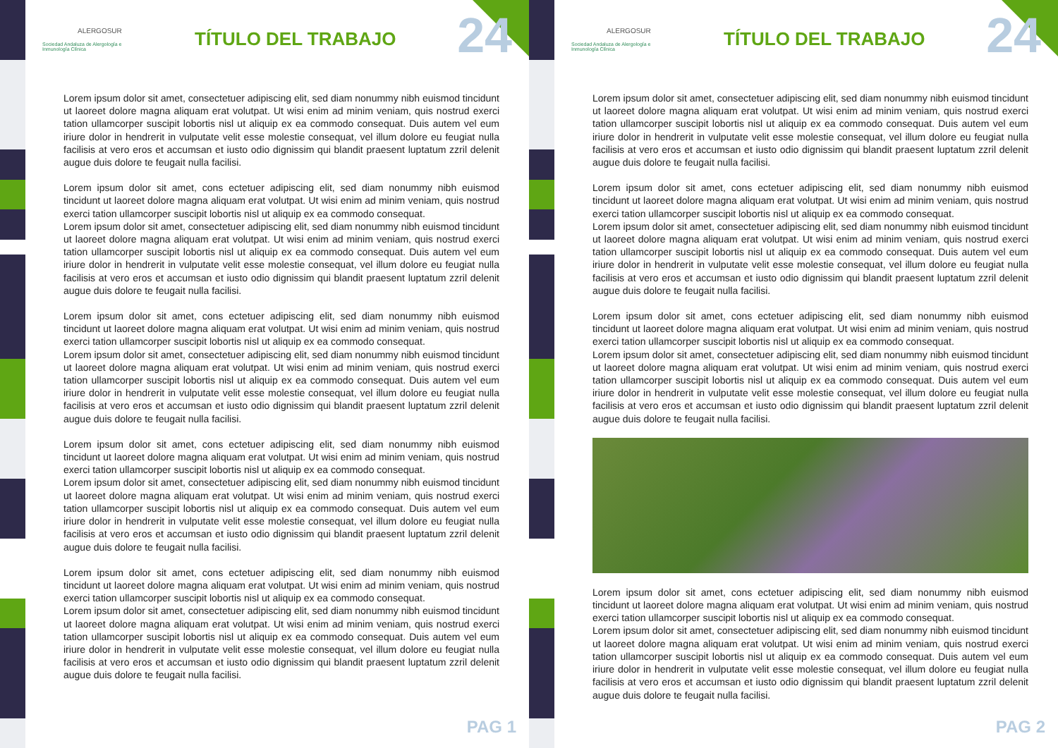24
ALERGOSUR
Sociedad Andaluza de Alergología e Inmunología Clínica
TÍTULO DEL TRABAJO
Lorem ipsum dolor sit amet, consectetuer adipiscing elit, sed diam nonummy nibh euismod tincidunt ut laoreet dolore magna aliquam erat volutpat. Ut wisi enim ad minim veniam, quis nostrud exerci tation ullamcorper suscipit lobortis nisl ut aliquip ex ea commodo consequat. Duis autem vel eum iriure dolor in hendrerit in vulputate velit esse molestie consequat, vel illum dolore eu feugiat nulla facilisis at vero eros et accumsan et iusto odio dignissim qui blandit praesent luptatum zzril delenit augue duis dolore te feugait nulla facilisi.
Lorem ipsum dolor sit amet, cons ectetuer adipiscing elit, sed diam nonummy nibh euismod tincidunt ut laoreet dolore magna aliquam erat volutpat. Ut wisi enim ad minim veniam, quis nostrud exerci tation ullamcorper suscipit lobortis nisl ut aliquip ex ea commodo consequat.
Lorem ipsum dolor sit amet, consectetuer adipiscing elit, sed diam nonummy nibh euismod tincidunt ut laoreet dolore magna aliquam erat volutpat. Ut wisi enim ad minim veniam, quis nostrud exerci tation ullamcorper suscipit lobortis nisl ut aliquip ex ea commodo consequat. Duis autem vel eum iriure dolor in hendrerit in vulputate velit esse molestie consequat, vel illum dolore eu feugiat nulla facilisis at vero eros et accumsan et iusto odio dignissim qui blandit praesent luptatum zzril delenit augue duis dolore te feugait nulla facilisi.
Lorem ipsum dolor sit amet, cons ectetuer adipiscing elit, sed diam nonummy nibh euismod tincidunt ut laoreet dolore magna aliquam erat volutpat. Ut wisi enim ad minim veniam, quis nostrud exerci tation ullamcorper suscipit lobortis nisl ut aliquip ex ea commodo consequat.
Lorem ipsum dolor sit amet, consectetuer adipiscing elit, sed diam nonummy nibh euismod tincidunt ut laoreet dolore magna aliquam erat volutpat. Ut wisi enim ad minim veniam, quis nostrud exerci tation ullamcorper suscipit lobortis nisl ut aliquip ex ea commodo consequat. Duis autem vel eum iriure dolor in hendrerit in vulputate velit esse molestie consequat, vel illum dolore eu feugiat nulla facilisis at vero eros et accumsan et iusto odio dignissim qui blandit praesent luptatum zzril delenit augue duis dolore te feugait nulla facilisi.
Lorem ipsum dolor sit amet, cons ectetuer adipiscing elit, sed diam nonummy nibh euismod tincidunt ut laoreet dolore magna aliquam erat volutpat. Ut wisi enim ad minim veniam, quis nostrud exerci tation ullamcorper suscipit lobortis nisl ut aliquip ex ea commodo consequat.
Lorem ipsum dolor sit amet, consectetuer adipiscing elit, sed diam nonummy nibh euismod tincidunt ut laoreet dolore magna aliquam erat volutpat. Ut wisi enim ad minim veniam, quis nostrud exerci tation ullamcorper suscipit lobortis nisl ut aliquip ex ea commodo consequat. Duis autem vel eum iriure dolor in hendrerit in vulputate velit esse molestie consequat, vel illum dolore eu feugiat nulla facilisis at vero eros et accumsan et iusto odio dignissim qui blandit praesent luptatum zzril delenit augue duis dolore te feugait nulla facilisi.
Lorem ipsum dolor sit amet, cons ectetuer adipiscing elit, sed diam nonummy nibh euismod tincidunt ut laoreet dolore magna aliquam erat volutpat. Ut wisi enim ad minim veniam, quis nostrud exerci tation ullamcorper suscipit lobortis nisl ut aliquip ex ea commodo consequat.
Lorem ipsum dolor sit amet, consectetuer adipiscing elit, sed diam nonummy nibh euismod tincidunt ut laoreet dolore magna aliquam erat volutpat. Ut wisi enim ad minim veniam, quis nostrud exerci tation ullamcorper suscipit lobortis nisl ut aliquip ex ea commodo consequat. Duis autem vel eum iriure dolor in hendrerit in vulputate velit esse molestie consequat, vel illum dolore eu feugiat nulla facilisis at vero eros et accumsan et iusto odio dignissim qui blandit praesent luptatum zzril delenit augue duis dolore te feugait nulla facilisi.
PAG 1
24
ALERGOSUR
Sociedad Andaluza de Alergología e Inmunología Clínica
TÍTULO DEL TRABAJO
Lorem ipsum dolor sit amet, consectetuer adipiscing elit, sed diam nonummy nibh euismod tincidunt ut laoreet dolore magna aliquam erat volutpat. Ut wisi enim ad minim veniam, quis nostrud exerci tation ullamcorper suscipit lobortis nisl ut aliquip ex ea commodo consequat. Duis autem vel eum iriure dolor in hendrerit in vulputate velit esse molestie consequat, vel illum dolore eu feugiat nulla facilisis at vero eros et accumsan et iusto odio dignissim qui blandit praesent luptatum zzril delenit augue duis dolore te feugait nulla facilisi.
Lorem ipsum dolor sit amet, cons ectetuer adipiscing elit, sed diam nonummy nibh euismod tincidunt ut laoreet dolore magna aliquam erat volutpat. Ut wisi enim ad minim veniam, quis nostrud exerci tation ullamcorper suscipit lobortis nisl ut aliquip ex ea commodo consequat.
Lorem ipsum dolor sit amet, consectetuer adipiscing elit, sed diam nonummy nibh euismod tincidunt ut laoreet dolore magna aliquam erat volutpat. Ut wisi enim ad minim veniam, quis nostrud exerci tation ullamcorper suscipit lobortis nisl ut aliquip ex ea commodo consequat. Duis autem vel eum iriure dolor in hendrerit in vulputate velit esse molestie consequat, vel illum dolore eu feugiat nulla facilisis at vero eros et accumsan et iusto odio dignissim qui blandit praesent luptatum zzril delenit augue duis dolore te feugait nulla facilisi.
Lorem ipsum dolor sit amet, cons ectetuer adipiscing elit, sed diam nonummy nibh euismod tincidunt ut laoreet dolore magna aliquam erat volutpat. Ut wisi enim ad minim veniam, quis nostrud exerci tation ullamcorper suscipit lobortis nisl ut aliquip ex ea commodo consequat.
Lorem ipsum dolor sit amet, consectetuer adipiscing elit, sed diam nonummy nibh euismod tincidunt ut laoreet dolore magna aliquam erat volutpat. Ut wisi enim ad minim veniam, quis nostrud exerci tation ullamcorper suscipit lobortis nisl ut aliquip ex ea commodo consequat. Duis autem vel eum iriure dolor in hendrerit in vulputate velit esse molestie consequat, vel illum dolore eu feugiat nulla facilisis at vero eros et accumsan et iusto odio dignissim qui blandit praesent luptatum zzril delenit augue duis dolore te feugait nulla facilisi.
Lorem ipsum dolor sit amet, cons ectetuer adipiscing elit, sed diam nonummy nibh euismod tincidunt ut laoreet dolore magna aliquam erat volutpat. Ut wisi enim ad minim veniam, quis nostrud exerci tation ullamcorper suscipit lobortis nisl ut aliquip ex ea commodo consequat.
Lorem ipsum dolor sit amet, consectetuer adipiscing elit, sed diam nonummy nibh euismod tincidunt ut laoreet dolore magna aliquam erat volutpat. Ut wisi enim ad minim veniam, quis nostrud exerci tation ullamcorper suscipit lobortis nisl ut aliquip ex ea commodo consequat. Duis autem vel eum iriure dolor in hendrerit in vulputate velit esse molestie consequat, vel illum dolore eu feugiat nulla facilisis at vero eros et accumsan et iusto odio dignissim qui blandit praesent luptatum zzril delenit augue duis dolore te feugait nulla facilisi.
PAG 2